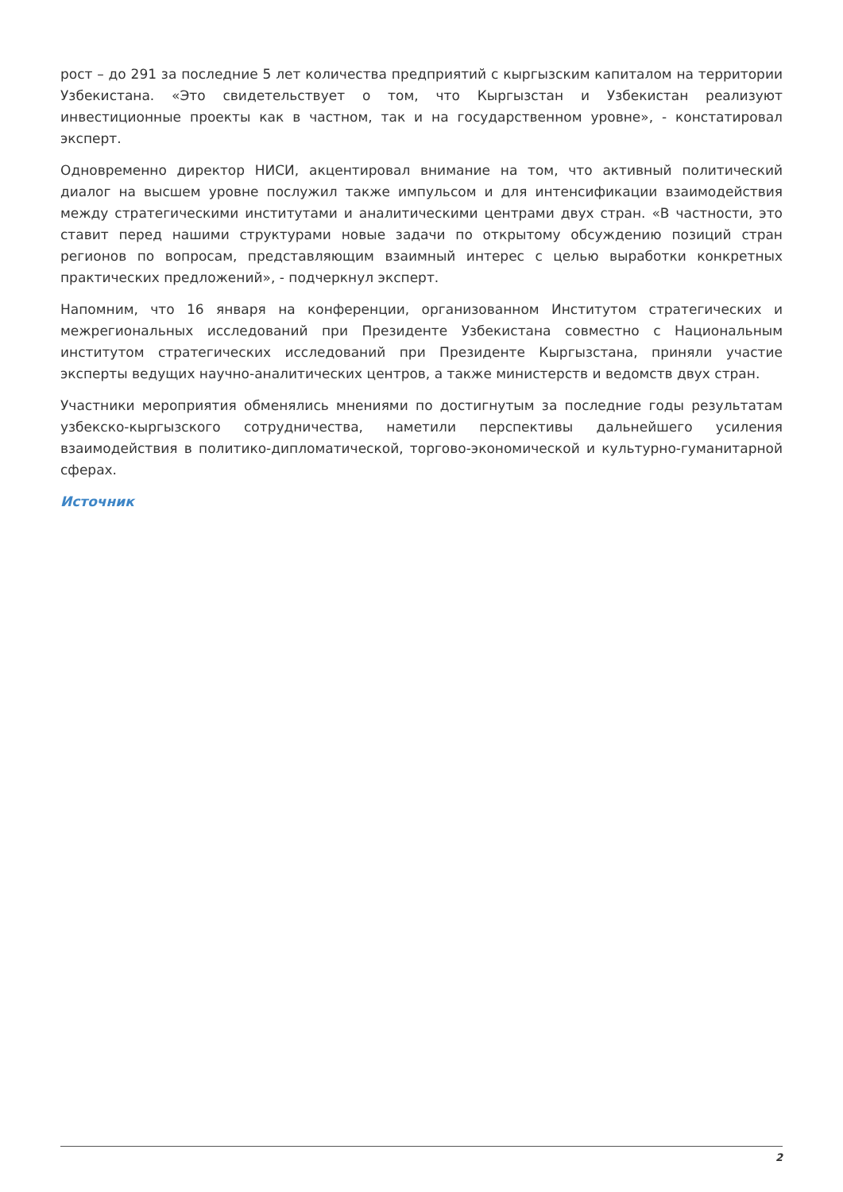рост – до 291 за последние 5 лет количества предприятий с кыргызским капиталом на территории Узбекистана. «Это свидетельствует о том, что Кыргызстан и Узбекистан реализуют инвестиционные проекты как в частном, так и на государственном уровне», - констатировал эксперт.
Одновременно директор НИСИ, акцентировал внимание на том, что активный политический диалог на высшем уровне послужил также импульсом и для интенсификации взаимодействия между стратегическими институтами и аналитическими центрами двух стран. «В частности, это ставит перед нашими структурами новые задачи по открытому обсуждению позиций стран регионов по вопросам, представляющим взаимный интерес с целью выработки конкретных практических предложений», - подчеркнул эксперт.
Напомним, что 16 января на конференции, организованном Институтом стратегических и межрегиональных исследований при Президенте Узбекистана совместно с Национальным институтом стратегических исследований при Президенте Кыргызстана, приняли участие эксперты ведущих научно-аналитических центров, а также министерств и ведомств двух стран.
Участники мероприятия обменялись мнениями по достигнутым за последние годы результатам узбекско-кыргызского сотрудничества, наметили перспективы дальнейшего усиления взаимодействия в политико-дипломатической, торгово-экономической и культурно-гуманитарной сферах.
Источник
2